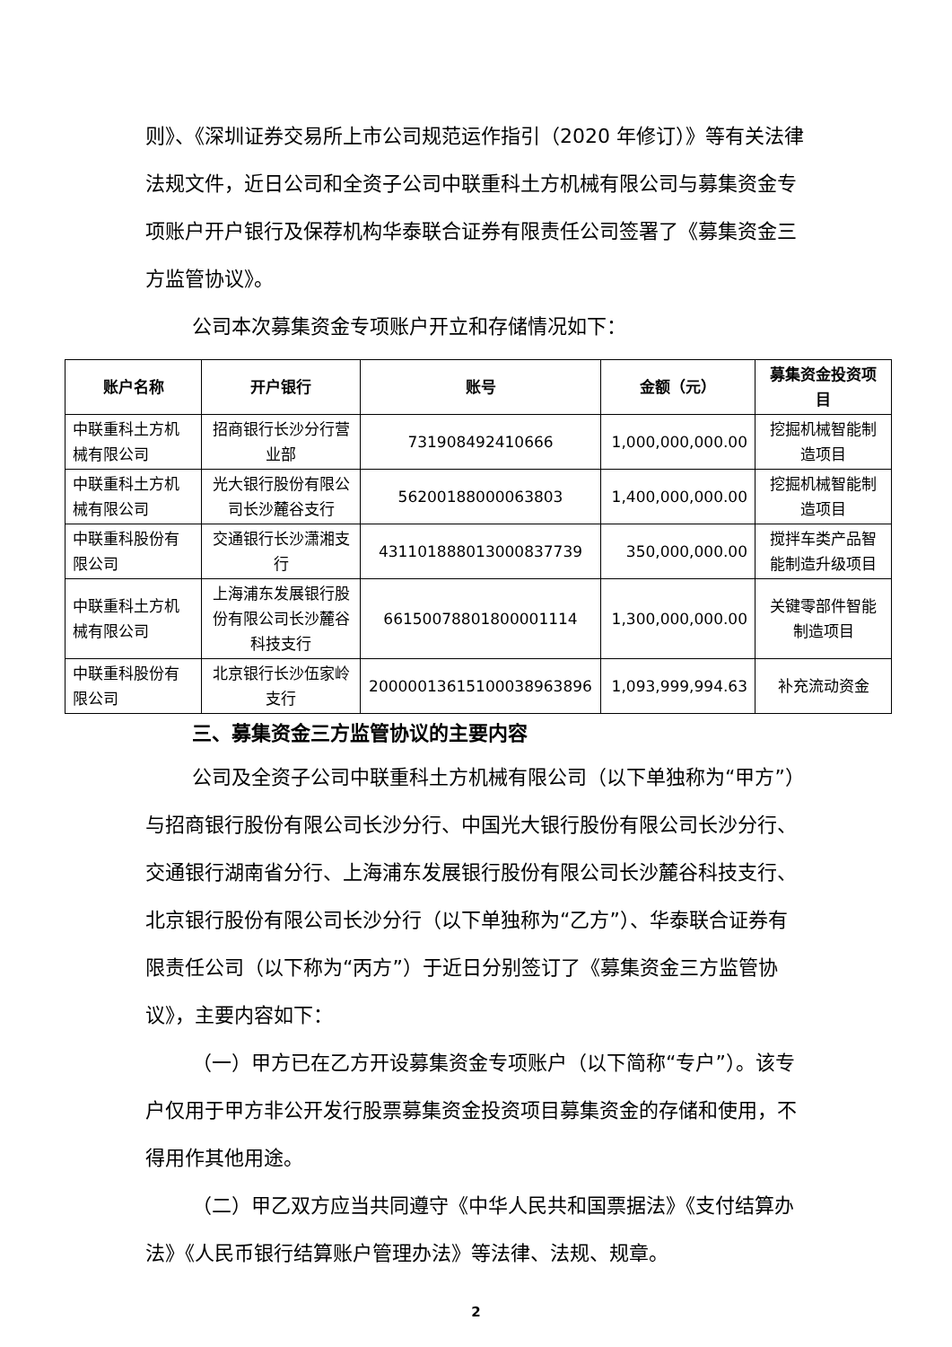则》、《深圳证券交易所上市公司规范运作指引（2020 年修订）》等有关法律法规文件，近日公司和全资子公司中联重科土方机械有限公司与募集资金专项账户开户银行及保荐机构华泰联合证券有限责任公司签署了《募集资金三方监管协议》。
公司本次募集资金专项账户开立和存储情况如下：
| 账户名称 | 开户银行 | 账号 | 金额（元） | 募集资金投资项目 |
| --- | --- | --- | --- | --- |
| 中联重科土方机械有限公司 | 招商银行长沙分行营业部 | 731908492410666 | 1,000,000,000.00 | 挖掘机械智能制造项目 |
| 中联重科土方机械有限公司 | 光大银行股份有限公司长沙麓谷支行 | 56200188000063803 | 1,400,000,000.00 | 挖掘机械智能制造项目 |
| 中联重科股份有限公司 | 交通银行长沙潇湘支行 | 431101888013000837739 | 350,000,000.00 | 搅拌车类产品智能制造升级项目 |
| 中联重科土方机械有限公司 | 上海浦东发展银行股份有限公司长沙麓谷科技支行 | 66150078801800001114 | 1,300,000,000.00 | 关键零部件智能制造项目 |
| 中联重科股份有限公司 | 北京银行长沙伍家岭支行 | 20000013615100038963896 | 1,093,999,994.63 | 补充流动资金 |
三、募集资金三方监管协议的主要内容
公司及全资子公司中联重科土方机械有限公司（以下单独称为“甲方”）与招商银行股份有限公司长沙分行、中国光大银行股份有限公司长沙分行、交通银行湖南省分行、上海浦东发展银行股份有限公司长沙麓谷科技支行、北京银行股份有限公司长沙分行（以下单独称为“乙方”）、华泰联合证券有限责任公司（以下称为“丙方”）于近日分别签订了《募集资金三方监管协议》，主要内容如下：
（一）甲方已在乙方开设募集资金专项账户（以下简称“专户”）。该专户仅用于甲方非公开发行股票募集资金投资项目募集资金的存储和使用，不得用作其他用途。
（二）甲乙双方应当共同遵守《中华人民共和国票据法》《支付结算办法》《人民币银行结算账户管理办法》等法律、法规、规章。
2